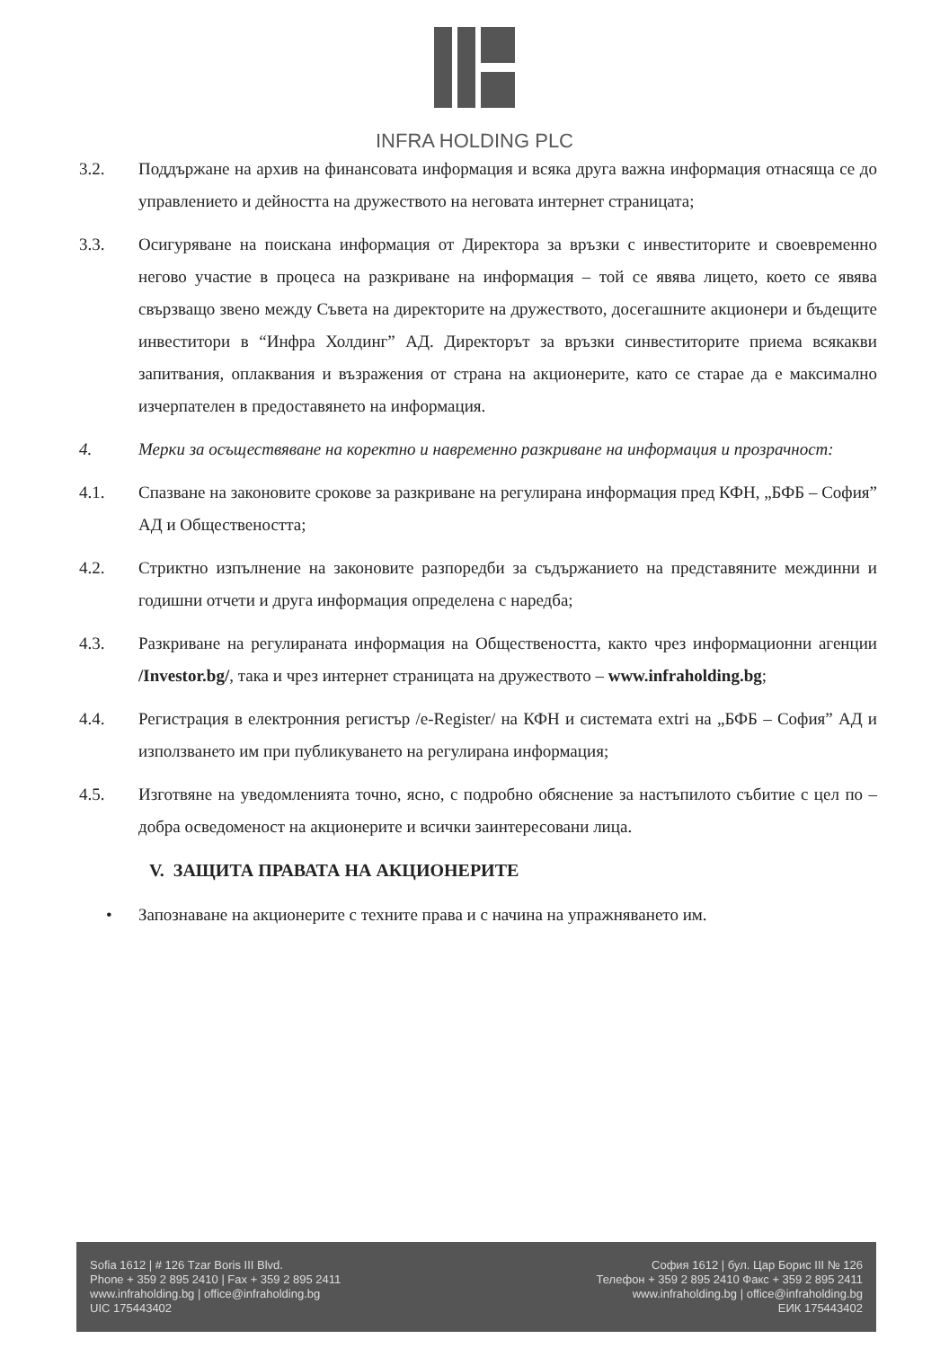INFRA HOLDING PLC
3.2. Поддържане на архив на финансовата информация и всяка друга важна информация отнасяща се до управлението и дейността на дружеството на неговата интернет страницата;
3.3. Осигуряване на поискана информация от Директора за връзки с инвеститорите и своевременно негово участие в процеса на разкриване на информация – той се явява лицето, което се явява свързващо звено между Съвета на директорите на дружеството, досегашните акционери и бъдещите инвеститори в “Инфра Холдинг” АД. Директорът за връзки синвеститорите приема всякакви запитвания, оплаквания и възражения от страна на акционерите, като се старае да е максимално изчерпателен в предоставянето на информация.
4. Мерки за осъществяване на коректно и навременно разкриване на информация и прозрачност:
4.1. Спазване на законовите срокове за разкриване на регулирана информация пред КФН, „БФБ – София” АД и Обществеността;
4.2. Стриктно изпълнение на законовите разпоредби за съдържанието на представяните междинни и годишни отчети и друга информация определена с наредба;
4.3. Разкриване на регулираната информация на Обществеността, както чрез информационни агенции /Investor.bg/, така и чрез интернет страницата на дружеството – www.infraholding.bg;
4.4. Регистрация в електронния регистър /e-Register/ на КФН и системата extri на „БФБ – София” АД и използването им при публикуването на регулирана информация;
4.5. Изготвяне на уведомленията точно, ясно, с подробно обяснение за настъпилото събитие с цел по – добра осведоменост на акционерите и всички заинтересовани лица.
V. ЗАЩИТА ПРАВАТА НА АКЦИОНЕРИТЕ
• Запознаване на акционерите с техните права и с начина на упражняването им.
Sofia 1612 | # 126 Tzar Boris III Blvd.
Phone + 359 2 895 2410 | Fax + 359 2 895 2411
www.infraholding.bg | office@infraholding.bg
UIC 175443402
София 1612 | бул. Цар Борис III № 126
Телефон + 359 2 895 2410 Факс + 359 2 895 2411
www.infraholding.bg | office@infraholding.bg
ЕИК 175443402